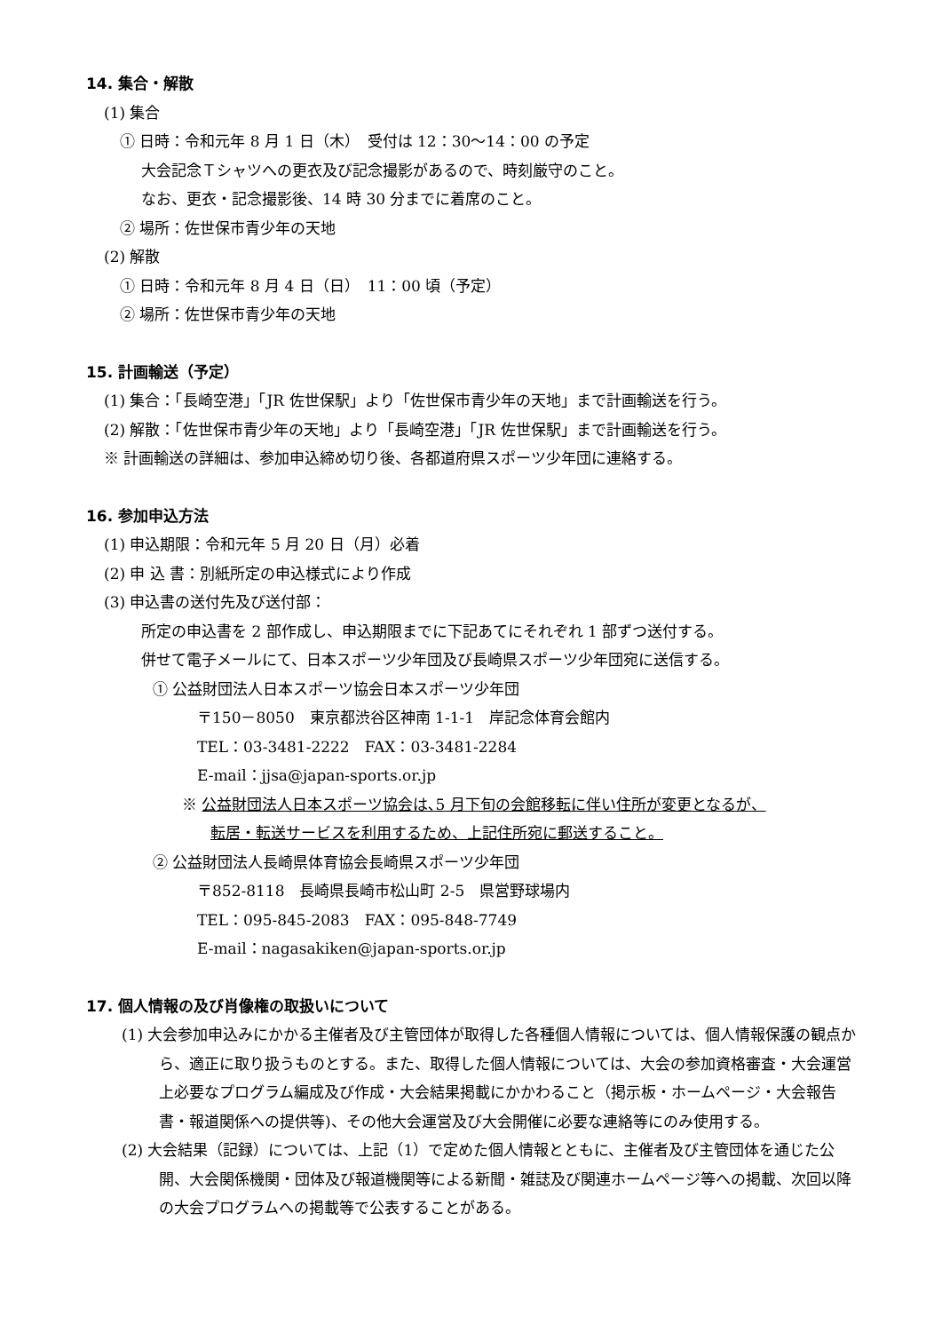14. 集合・解散
(1) 集合
① 日時：令和元年 8 月 1 日（木）　受付は 12：30～14：00 の予定
大会記念Ｔシャツへの更衣及び記念撮影があるので、時刻厳守のこと。
なお、更衣・記念撮影後、14 時 30 分までに着席のこと。
② 場所：佐世保市青少年の天地
(2) 解散
① 日時：令和元年 8 月 4 日（日）　11：00 頃（予定）
② 場所：佐世保市青少年の天地
15. 計画輸送（予定）
(1) 集合：「長崎空港」「JR 佐世保駅」より「佐世保市青少年の天地」まで計画輸送を行う。
(2) 解散：「佐世保市青少年の天地」より「長崎空港」「JR 佐世保駅」まで計画輸送を行う。
※ 計画輸送の詳細は、参加申込締め切り後、各都道府県スポーツ少年団に連絡する。
16. 参加申込方法
(1) 申込期限：令和元年 5 月 20 日（月）必着
(2) 申 込 書：別紙所定の申込様式により作成
(3) 申込書の送付先及び送付部：
所定の申込書を 2 部作成し、申込期限までに下記あてにそれぞれ 1 部ずつ送付する。
併せて電子メールにて、日本スポーツ少年団及び長崎県スポーツ少年団宛に送信する。
① 公益財団法人日本スポーツ協会日本スポーツ少年団
〒150－8050　東京都渋谷区神南 1-1-1　岸記念体育会館内
TEL：03-3481-2222　FAX：03-3481-2284
E-mail：jjsa@japan-sports.or.jp
※ 公益財団法人日本スポーツ協会は､5 月下旬の会館移転に伴い住所が変更となるが、
転居・転送サービスを利用するため、上記住所宛に郵送すること。
② 公益財団法人長崎県体育協会長崎県スポーツ少年団
〒852-8118　長崎県長崎市松山町 2-5　県営野球場内
TEL：095-845-2083　FAX：095-848-7749
E-mail：nagasakiken@japan-sports.or.jp
17. 個人情報の及び肖像権の取扱いについて
(1) 大会参加申込みにかかる主催者及び主管団体が取得した各種個人情報については、個人情報保護の観点から、適正に取り扱うものとする。また、取得した個人情報については、大会の参加資格審査・大会運営上必要なプログラム編成及び作成・大会結果掲載にかかわること（掲示板・ホームページ・大会報告書・報道関係への提供等)、その他大会運営及び大会開催に必要な連絡等にのみ使用する。
(2) 大会結果（記録）については、上記（1）で定めた個人情報とともに、主催者及び主管団体を通じた公開、大会関係機関・団体及び報道機関等による新聞・雑誌及び関連ホームページ等への掲載、次回以降の大会プログラムへの掲載等で公表することがある。